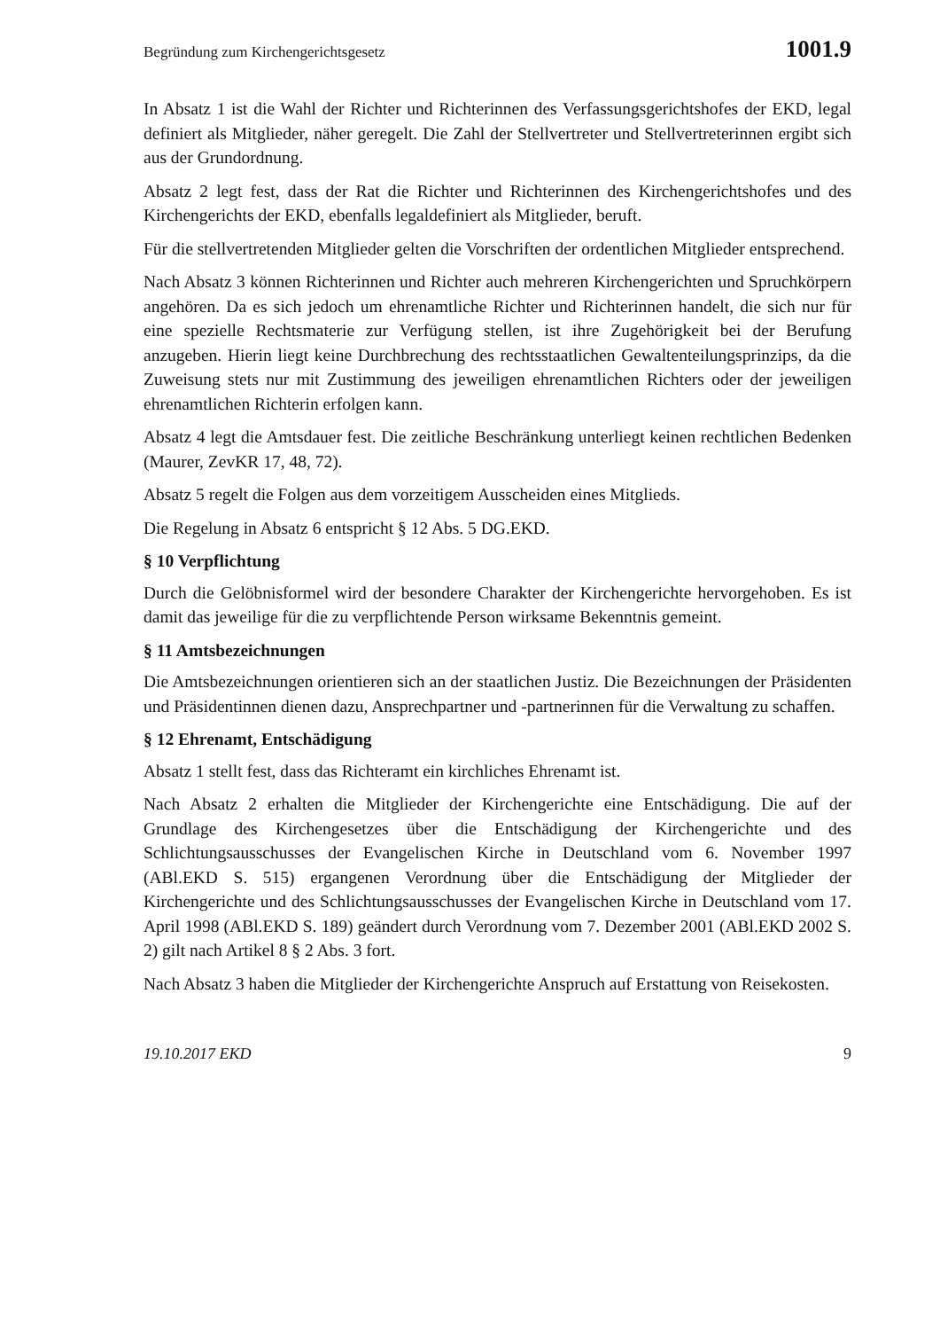Begründung zum Kirchengerichtsgesetz 1001.9
In Absatz 1 ist die Wahl der Richter und Richterinnen des Verfassungsgerichtshofes der EKD, legal definiert als Mitglieder, näher geregelt. Die Zahl der Stellvertreter und Stellvertreterinnen ergibt sich aus der Grundordnung.
Absatz 2 legt fest, dass der Rat die Richter und Richterinnen des Kirchengerichtshofes und des Kirchengerichts der EKD, ebenfalls legaldefiniert als Mitglieder, beruft.
Für die stellvertretenden Mitglieder gelten die Vorschriften der ordentlichen Mitglieder entsprechend.
Nach Absatz 3 können Richterinnen und Richter auch mehreren Kirchengerichten und Spruchkörpern angehören. Da es sich jedoch um ehrenamtliche Richter und Richterinnen handelt, die sich nur für eine spezielle Rechtsmaterie zur Verfügung stellen, ist ihre Zugehörigkeit bei der Berufung anzugeben. Hierin liegt keine Durchbrechung des rechtsstaatlichen Gewaltenteilungsprinzips, da die Zuweisung stets nur mit Zustimmung des jeweiligen ehrenamtlichen Richters oder der jeweiligen ehrenamtlichen Richterin erfolgen kann.
Absatz 4 legt die Amtsdauer fest. Die zeitliche Beschränkung unterliegt keinen rechtlichen Bedenken (Maurer, ZevKR 17, 48, 72).
Absatz 5 regelt die Folgen aus dem vorzeitigem Ausscheiden eines Mitglieds.
Die Regelung in Absatz 6 entspricht § 12 Abs. 5 DG.EKD.
§ 10 Verpflichtung
Durch die Gelöbnisformel wird der besondere Charakter der Kirchengerichte hervorgehoben. Es ist damit das jeweilige für die zu verpflichtende Person wirksame Bekenntnis gemeint.
§ 11 Amtsbezeichnungen
Die Amtsbezeichnungen orientieren sich an der staatlichen Justiz. Die Bezeichnungen der Präsidenten und Präsidentinnen dienen dazu, Ansprechpartner und -partnerinnen für die Verwaltung zu schaffen.
§ 12 Ehrenamt, Entschädigung
Absatz 1 stellt fest, dass das Richteramt ein kirchliches Ehrenamt ist.
Nach Absatz 2 erhalten die Mitglieder der Kirchengerichte eine Entschädigung. Die auf der Grundlage des Kirchengesetzes über die Entschädigung der Kirchengerichte und des Schlichtungsausschusses der Evangelischen Kirche in Deutschland vom 6. November 1997 (ABl.EKD S. 515) ergangenen Verordnung über die Entschädigung der Mitglieder der Kirchengerichte und des Schlichtungsausschusses der Evangelischen Kirche in Deutschland vom 17. April 1998 (ABl.EKD S. 189) geändert durch Verordnung vom 7. Dezember 2001 (ABl.EKD 2002 S. 2) gilt nach Artikel 8 § 2 Abs. 3 fort.
Nach Absatz 3 haben die Mitglieder der Kirchengerichte Anspruch auf Erstattung von Reisekosten.
19.10.2017 EKD 9